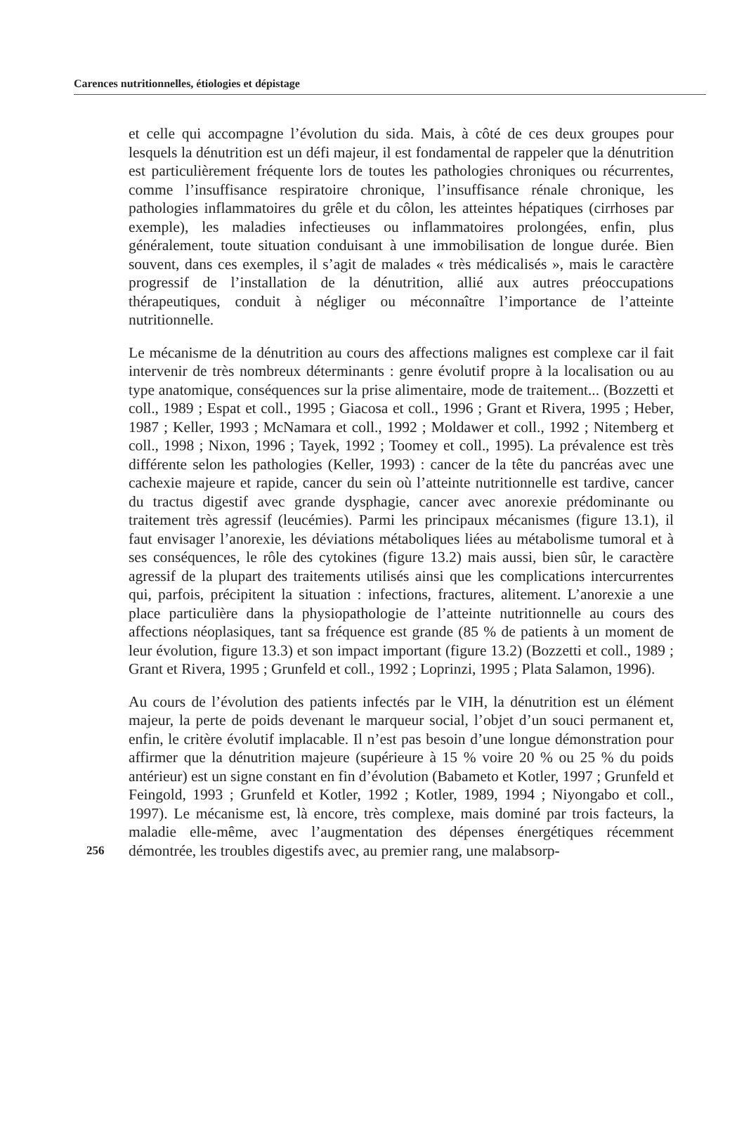Carences nutritionnelles, étiologies et dépistage
et celle qui accompagne l’évolution du sida. Mais, à côté de ces deux groupes pour lesquels la dénutrition est un défi majeur, il est fondamental de rappeler que la dénutrition est particulièrement fréquente lors de toutes les pathologies chroniques ou récurrentes, comme l’insuffisance respiratoire chronique, l’insuffisance rénale chronique, les pathologies inflammatoires du grêle et du côlon, les atteintes hépatiques (cirrhoses par exemple), les maladies infectieuses ou inflammatoires prolongées, enfin, plus généralement, toute situation conduisant à une immobilisation de longue durée. Bien souvent, dans ces exemples, il s’agit de malades « très médicalisés », mais le caractère progressif de l’installation de la dénutrition, allié aux autres préoccupations thérapeutiques, conduit à négliger ou méconnaître l’importance de l’atteinte nutritionnelle.
Le mécanisme de la dénutrition au cours des affections malignes est complexe car il fait intervenir de très nombreux déterminants : genre évolutif propre à la localisation ou au type anatomique, conséquences sur la prise alimentaire, mode de traitement... (Bozzetti et coll., 1989 ; Espat et coll., 1995 ; Giacosa et coll., 1996 ; Grant et Rivera, 1995 ; Heber, 1987 ; Keller, 1993 ; McNamara et coll., 1992 ; Moldawer et coll., 1992 ; Nitemberg et coll., 1998 ; Nixon, 1996 ; Tayek, 1992 ; Toomey et coll., 1995). La prévalence est très différente selon les pathologies (Keller, 1993) : cancer de la tête du pancréas avec une cachexie majeure et rapide, cancer du sein où l’atteinte nutritionnelle est tardive, cancer du tractus digestif avec grande dysphagie, cancer avec anorexie prédominante ou traitement très agressif (leucémies). Parmi les principaux mécanismes (figure 13.1), il faut envisager l’anorexie, les déviations métaboliques liées au métabolisme tumoral et à ses conséquences, le rôle des cytokines (figure 13.2) mais aussi, bien sûr, le caractère agressif de la plupart des traitements utilisés ainsi que les complications intercurrentes qui, parfois, précipitent la situation : infections, fractures, alitement. L’anorexie a une place particulière dans la physiopathologie de l’atteinte nutritionnelle au cours des affections néoplasiques, tant sa fréquence est grande (85 % de patients à un moment de leur évolution, figure 13.3) et son impact important (figure 13.2) (Bozzetti et coll., 1989 ; Grant et Rivera, 1995 ; Grunfeld et coll., 1992 ; Loprinzi, 1995 ; Plata Salamon, 1996).
Au cours de l’évolution des patients infectés par le VIH, la dénutrition est un élément majeur, la perte de poids devenant le marqueur social, l’objet d’un souci permanent et, enfin, le critère évolutif implacable. Il n’est pas besoin d’une longue démonstration pour affirmer que la dénutrition majeure (supérieure à 15 % voire 20 % ou 25 % du poids antérieur) est un signe constant en fin d’évolution (Babameto et Kotler, 1997 ; Grunfeld et Feingold, 1993 ; Grunfeld et Kotler, 1992 ; Kotler, 1989, 1994 ; Niyongabo et coll., 1997). Le mécanisme est, là encore, très complexe, mais dominé par trois facteurs, la maladie elle-même, avec l’augmentation des dépenses énergétiques récemment démontrée, les troubles digestifs avec, au premier rang, une malabsorp-
256